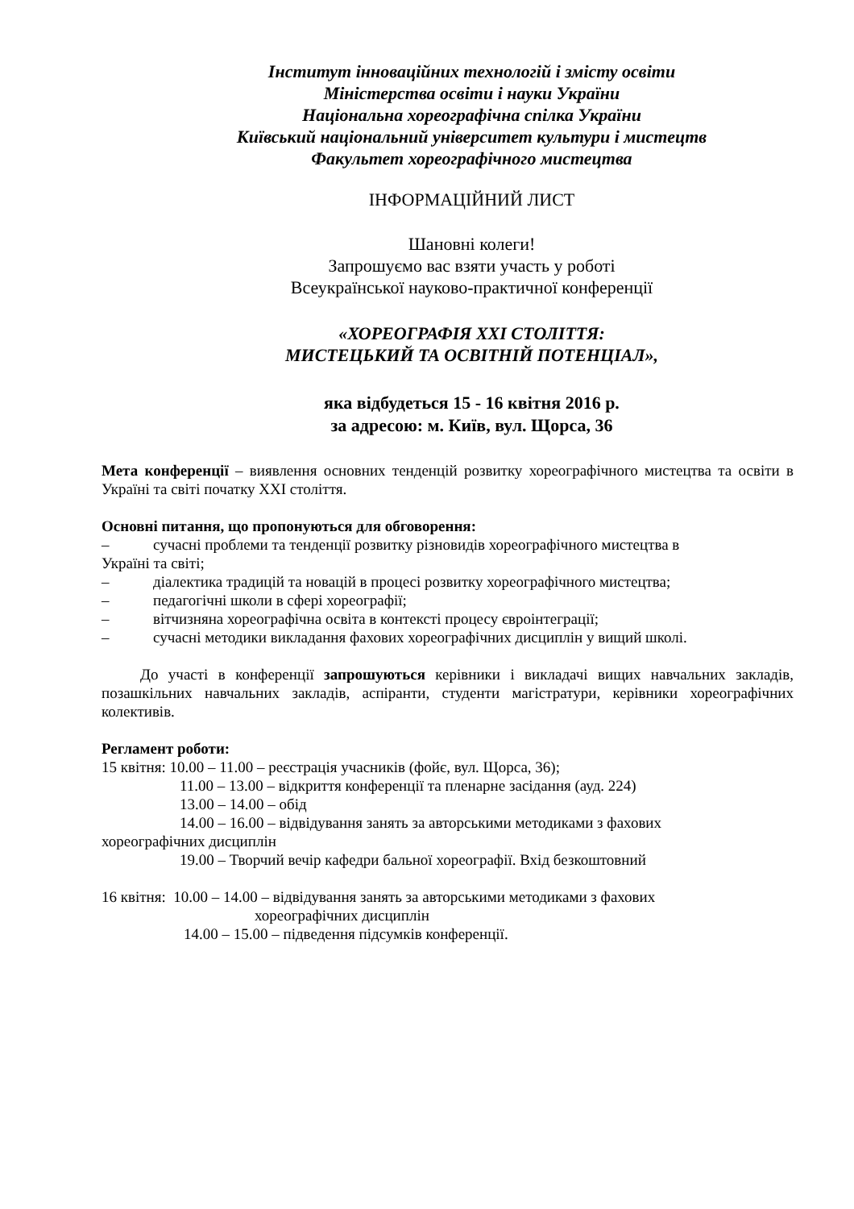Інститут інноваційних технологій і змісту освіти
Міністерства освіти і науки України
Національна хореографічна спілка України
Київський національний університет культури і мистецтв
Факультет хореографічного мистецтва
ІНФОРМАЦІЙНИЙ ЛИСТ
Шановні колеги!
Запрошуємо вас взяти участь у роботі
Всеукраїнської науково-практичної конференції
«ХОРЕОГРАФІЯ ХХІ СТОЛІТТЯ:
МИСТЕЦЬКИЙ ТА ОСВІТНІЙ ПОТЕНЦІАЛ»,
яка відбудеться 15 - 16 квітня 2016 р.
за адресою: м. Київ, вул. Щорса, 36
Мета конференції – виявлення основних тенденцій розвитку хореографічного мистецтва та освіти в Україні та світі початку ХХІ століття.
Основні питання, що пропонуються для обговорення:
– сучасні проблеми та тенденції розвитку різновидів хореографічного мистецтва в
Україні та світі;
– діалектика традицій та новацій в процесі розвитку хореографічного мистецтва;
– педагогічні школи в сфері хореографії;
– вітчизняна хореографічна освіта в контексті процесу євроінтеграції;
– сучасні методики викладання фахових хореографічних дисциплін у вищий школі.
До участі в конференції запрошуються керівники і викладачі вищих навчальних закладів, позашкільних навчальних закладів, аспіранти, студенти магістратури, керівники хореографічних колективів.
Регламент роботи:
15 квітня: 10.00 – 11.00 – реєстрація учасників (фойє, вул. Щорса, 36);
11.00 – 13.00 – відкриття конференції та пленарне засідання (ауд. 224)
13.00 – 14.00 – обід
14.00 – 16.00 – відвідування занять за авторськими методиками з фахових
хореографічних дисциплін
19.00 – Творчий вечір кафедри бальної хореографії. Вхід безкоштовний
16 квітня: 10.00 – 14.00 – відвідування занять за авторськими методиками з фахових
хореографічних дисциплін
14.00 – 15.00 – підведення підсумків конференції.